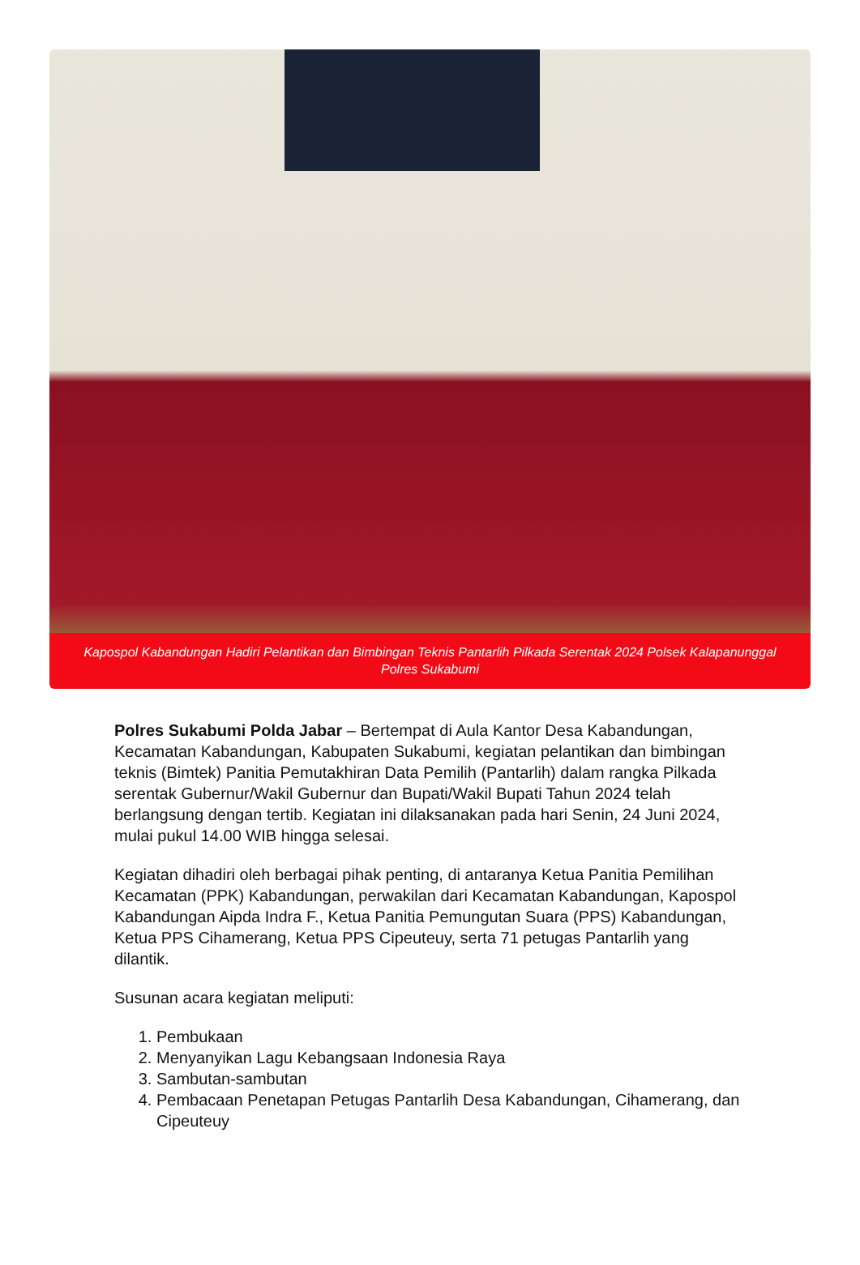Kapospol Kabandungan Hadiri Pelantikan dan Bimbingan Teknis Pantarlih Pilkada Serentak 2024 Polsek Kalapanunggal Polres Sukabumi
Polres Sukabumi Polda Jabar – Bertempat di Aula Kantor Desa Kabandungan, Kecamatan Kabandungan, Kabupaten Sukabumi, kegiatan pelantikan dan bimbingan teknis (Bimtek) Panitia Pemutakhiran Data Pemilih (Pantarlih) dalam rangka Pilkada serentak Gubernur/Wakil Gubernur dan Bupati/Wakil Bupati Tahun 2024 telah berlangsung dengan tertib. Kegiatan ini dilaksanakan pada hari Senin, 24 Juni 2024, mulai pukul 14.00 WIB hingga selesai.
Kegiatan dihadiri oleh berbagai pihak penting, di antaranya Ketua Panitia Pemilihan Kecamatan (PPK) Kabandungan, perwakilan dari Kecamatan Kabandungan, Kapospol Kabandungan Aipda Indra F., Ketua Panitia Pemungutan Suara (PPS) Kabandungan, Ketua PPS Cihamerang, Ketua PPS Cipeuteuy, serta 71 petugas Pantarlih yang dilantik.
Susunan acara kegiatan meliputi:
1. Pembukaan
2. Menyanyikan Lagu Kebangsaan Indonesia Raya
3. Sambutan-sambutan
4. Pembacaan Penetapan Petugas Pantarlih Desa Kabandungan, Cihamerang, dan Cipeuteuy